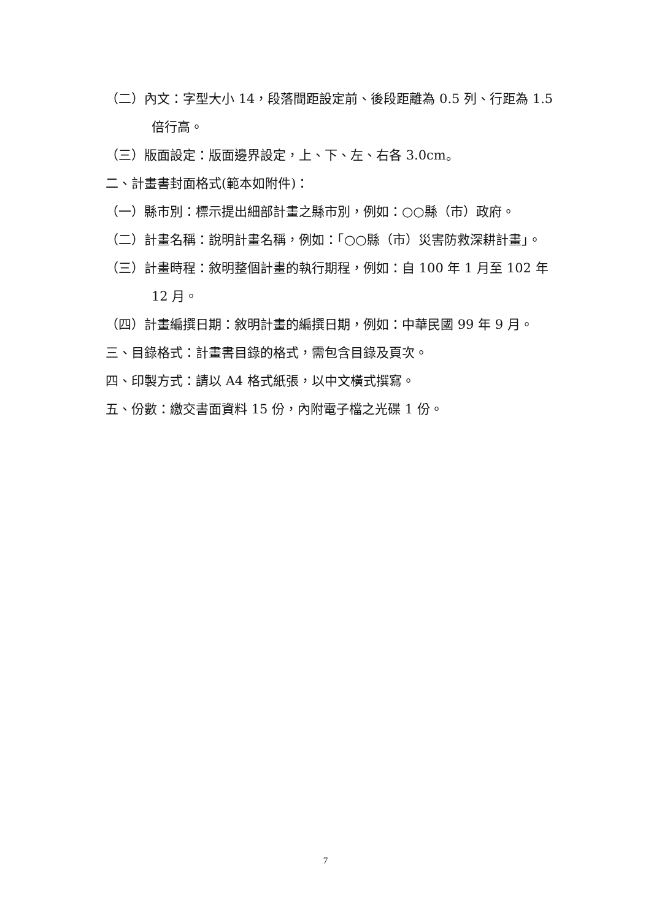（二）內文：字型大小 14，段落間距設定前、後段距離為 0.5 列、行距為 1.5 倍行高。
（三）版面設定：版面邊界設定，上、下、左、右各 3.0cm。
二、計畫書封面格式(範本如附件)：
（一）縣市別：標示提出細部計畫之縣市別，例如：○○縣（市）政府。
（二）計畫名稱：說明計畫名稱，例如：「○○縣（市）災害防救深耕計畫」。
（三）計畫時程：敘明整個計畫的執行期程，例如：自 100 年 1 月至 102 年 12 月。
（四）計畫編撰日期：敘明計畫的編撰日期，例如：中華民國 99 年 9 月。
三、目錄格式：計畫書目錄的格式，需包含目錄及頁次。
四、印製方式：請以 A4 格式紙張，以中文橫式撰寫。
五、份數：繳交書面資料 15 份，內附電子檔之光碟 1 份。
7